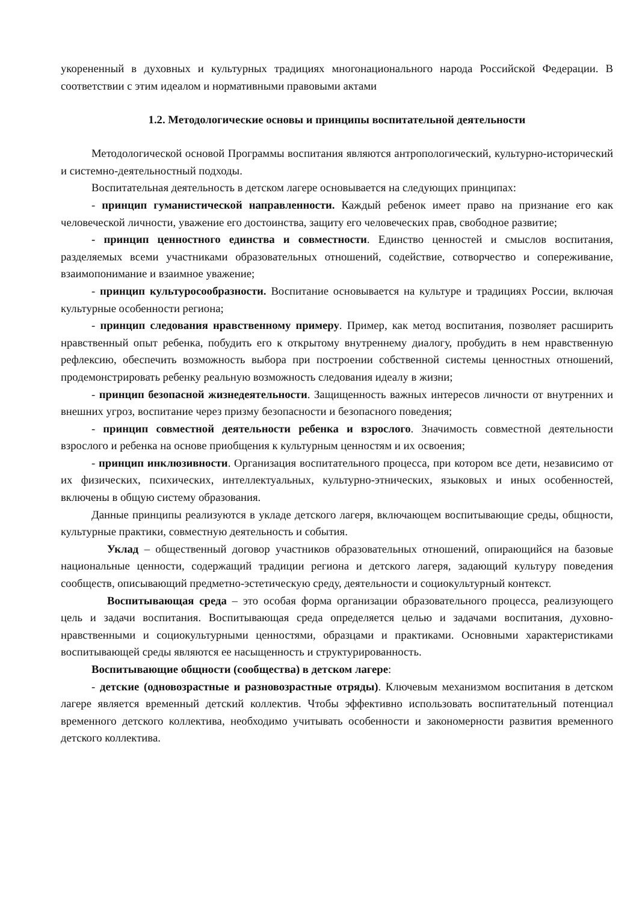укорененный в духовных и культурных традициях многонационального народа Российской Федерации. В соответствии с этим идеалом и нормативными правовыми актами
1.2. Методологические основы и принципы воспитательной деятельности
Методологической основой Программы воспитания являются антропологический, культурно-исторический и системно-деятельностный подходы.
Воспитательная деятельность в детском лагере основывается на следующих принципах:
- принцип гуманистической направленности. Каждый ребенок имеет право на признание его как человеческой личности, уважение его достоинства, защиту его человеческих прав, свободное развитие;
- принцип ценностного единства и совместности. Единство ценностей и смыслов воспитания, разделяемых всеми участниками образовательных отношений, содействие, сотворчество и сопереживание, взаимопонимание и взаимное уважение;
- принцип культуросообразности. Воспитание основывается на культуре и традициях России, включая культурные особенности региона;
- принцип следования нравственному примеру. Пример, как метод воспитания, позволяет расширить нравственный опыт ребенка, побудить его к открытому внутреннему диалогу, пробудить в нем нравственную рефлексию, обеспечить возможность выбора при построении собственной системы ценностных отношений, продемонстрировать ребенку реальную возможность следования идеалу в жизни;
- принцип безопасной жизнедеятельности. Защищенность важных интересов личности от внутренних и внешних угроз, воспитание через призму безопасности и безопасного поведения;
- принцип совместной деятельности ребенка и взрослого. Значимость совместной деятельности взрослого и ребенка на основе приобщения к культурным ценностям и их освоения;
- принцип инклюзивности. Организация воспитательного процесса, при котором все дети, независимо от их физических, психических, интеллектуальных, культурно-этнических, языковых и иных особенностей, включены в общую систему образования.
Данные принципы реализуются в укладе детского лагеря, включающем воспитывающие среды, общности, культурные практики, совместную деятельность и события.
Уклад – общественный договор участников образовательных отношений, опирающийся на базовые национальные ценности, содержащий традиции региона и детского лагеря, задающий культуру поведения сообществ, описывающий предметно-эстетическую среду, деятельности и социокультурный контекст.
Воспитывающая среда – это особая форма организации образовательного процесса, реализующего цель и задачи воспитания. Воспитывающая среда определяется целью и задачами воспитания, духовно- нравственными и социокультурными ценностями, образцами и практиками. Основными характеристиками воспитывающей среды являются ее насыщенность и структурированность.
Воспитывающие общности (сообщества) в детском лагере:
- детские (одновозрастные и разновозрастные отряды). Ключевым механизмом воспитания в детском лагере является временный детский коллектив. Чтобы эффективно использовать воспитательный потенциал временного детского коллектива, необходимо учитывать особенности и закономерности развития временного детского коллектива.